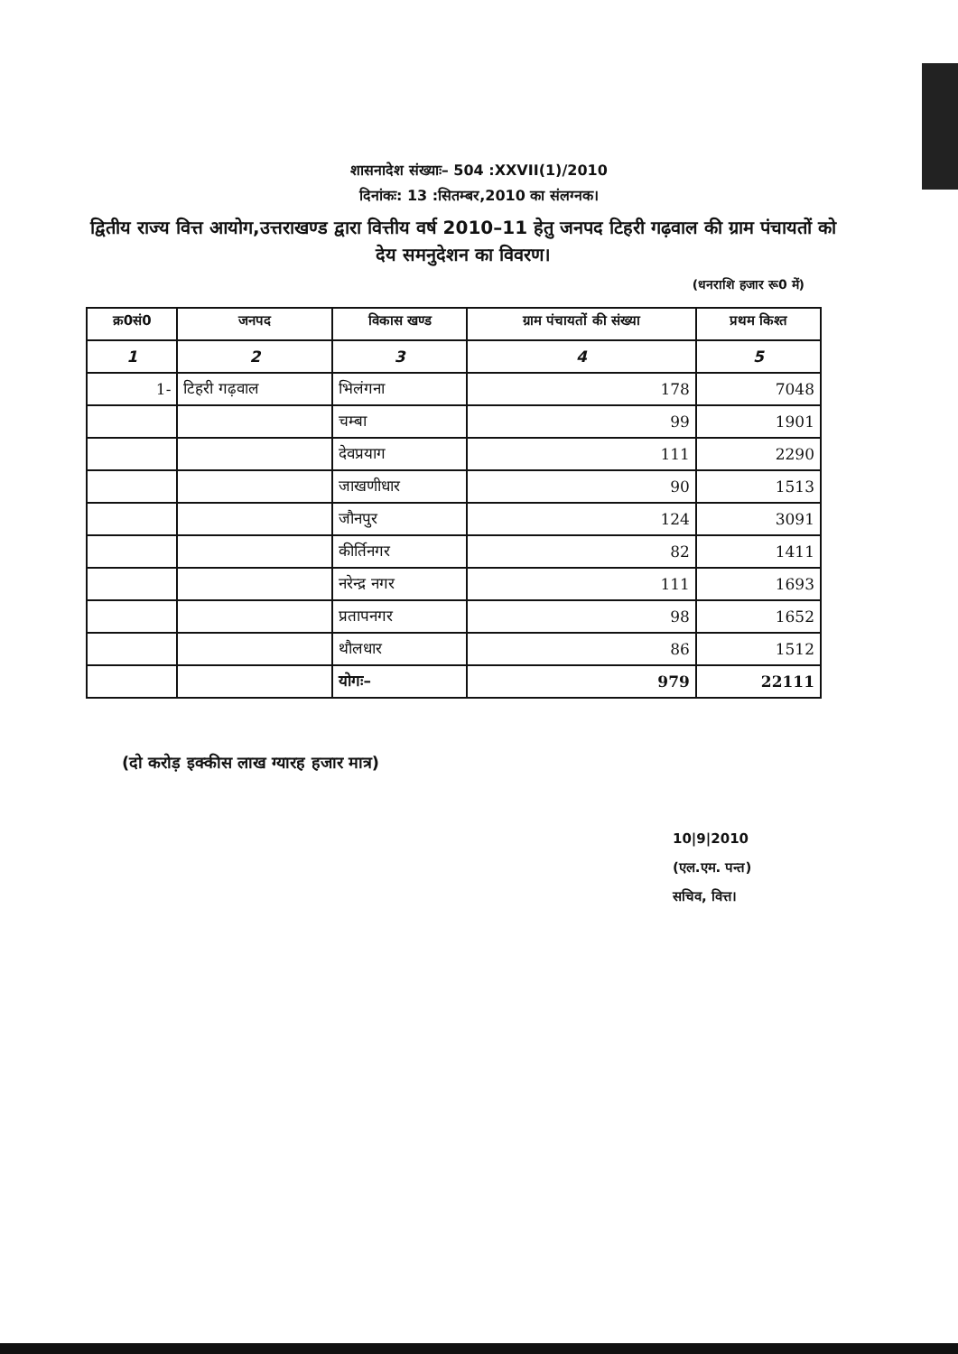शासनादेश संख्याः– 504 :XXVII(1)/2010
दिनांकः: 13 :सितम्बर,2010 का संलग्नक।
द्वितीय राज्य वित्त आयोग,उत्तराखण्ड द्वारा वित्तीय वर्ष 2010–11 हेतु जनपद टिहरी गढ़वाल की ग्राम पंचायतों को देय समनुदेशन का विवरण।
(धनराशि हजार रू0 में)
| क्र0सं0 | जनपद | विकास खण्ड | ग्राम पंचायतों की संख्या | प्रथम किश्त |
| --- | --- | --- | --- | --- |
| 1 | 2 | 3 | 4 | 5 |
| 1- | टिहरी गढ़वाल | भिलंगना | 178 | 7048 |
| | | चम्बा | 99 | 1901 |
| | | देवप्रयाग | 111 | 2290 |
| | | जाखणीधार | 90 | 1513 |
| | | जौनपुर | 124 | 3091 |
| | | कीर्तिनगर | 82 | 1411 |
| | | नरेन्द्र नगर | 111 | 1693 |
| | | प्रतापनगर | 98 | 1652 |
| | | थौलधार | 86 | 1512 |
| | | योगः– | 979 | 22111 |
(दो करोड़ इक्कीस लाख ग्यारह हजार मात्र)
10|9|2010
(एल.एम. पन्त)
सचिव, वित्त।